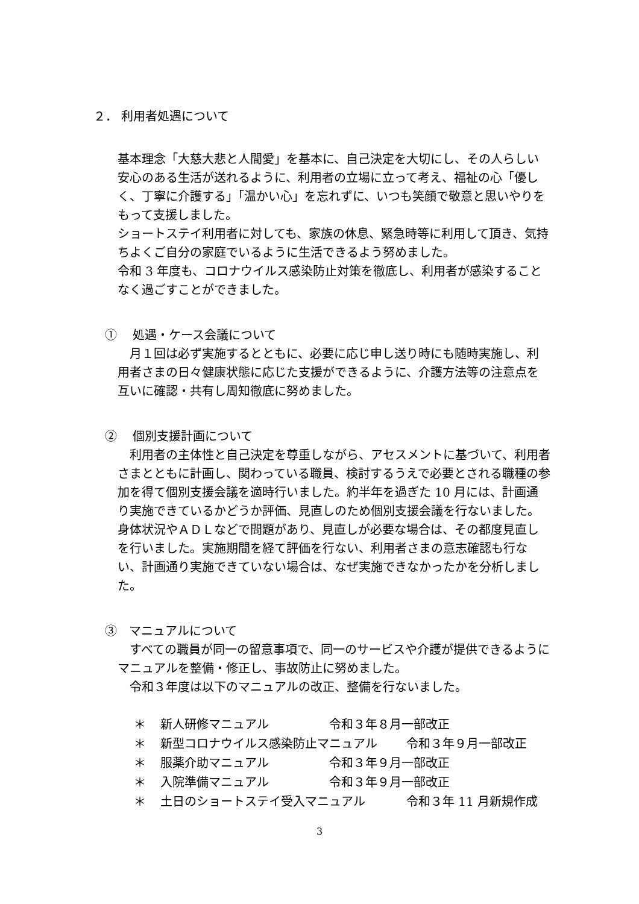２． 利用者処遇について
基本理念「大慈大悲と人間愛」を基本に、自己決定を大切にし、その人らしい安心のある生活が送れるように、利用者の立場に立って考え、福祉の心「優しく、丁寧に介護する」「温かい心」を忘れずに、いつも笑顔で敬意と思いやりをもって支援しました。
ショートステイ利用者に対しても、家族の休息、緊急時等に利用して頂き、気持ちよくご自分の家庭でいるように生活できるよう努めました。
令和 3 年度も、コロナウイルス感染防止対策を徹底し、利用者が感染することなく過ごすことができました。
①　 処遇・ケース会議について
　月１回は必ず実施するとともに、必要に応じ申し送り時にも随時実施し、利用者さまの日々健康状態に応じた支援ができるように、介護方法等の注意点を互いに確認・共有し周知徹底に努めました。
②　 個別支援計画について
　利用者の主体性と自己決定を尊重しながら、アセスメントに基づいて、利用者さまとともに計画し、関わっている職員、検討するうえで必要とされる職種の参加を得て個別支援会議を適時行いました。約半年を過ぎた 10 月には、計画通り実施できているかどうか評価、見直しのため個別支援会議を行ないました。身体状況やＡＤＬなどで問題があり、見直しが必要な場合は、その都度見直しを行いました。実施期間を経て評価を行ない、利用者さまの意志確認も行ない、計画通り実施できていない場合は、なぜ実施できなかったかを分析しました。
③　マニュアルについて
　すべての職員が同一の留意事項で、同一のサービスや介護が提供できるようにマニュアルを整備・修正し、事故防止に努めました。
　令和３年度は以下のマニュアルの改正、整備を行ないました。
＊ 新人研修マニュアル 令和３年８月一部改正
＊ 新型コロナウイルス感染防止マニュアル 令和３年９月一部改正
＊ 服薬介助マニュアル 令和３年９月一部改正
＊ 入院準備マニュアル 令和３年９月一部改正
＊ 土日のショートステイ受入マニュアル 令和３年 11 月新規作成
3